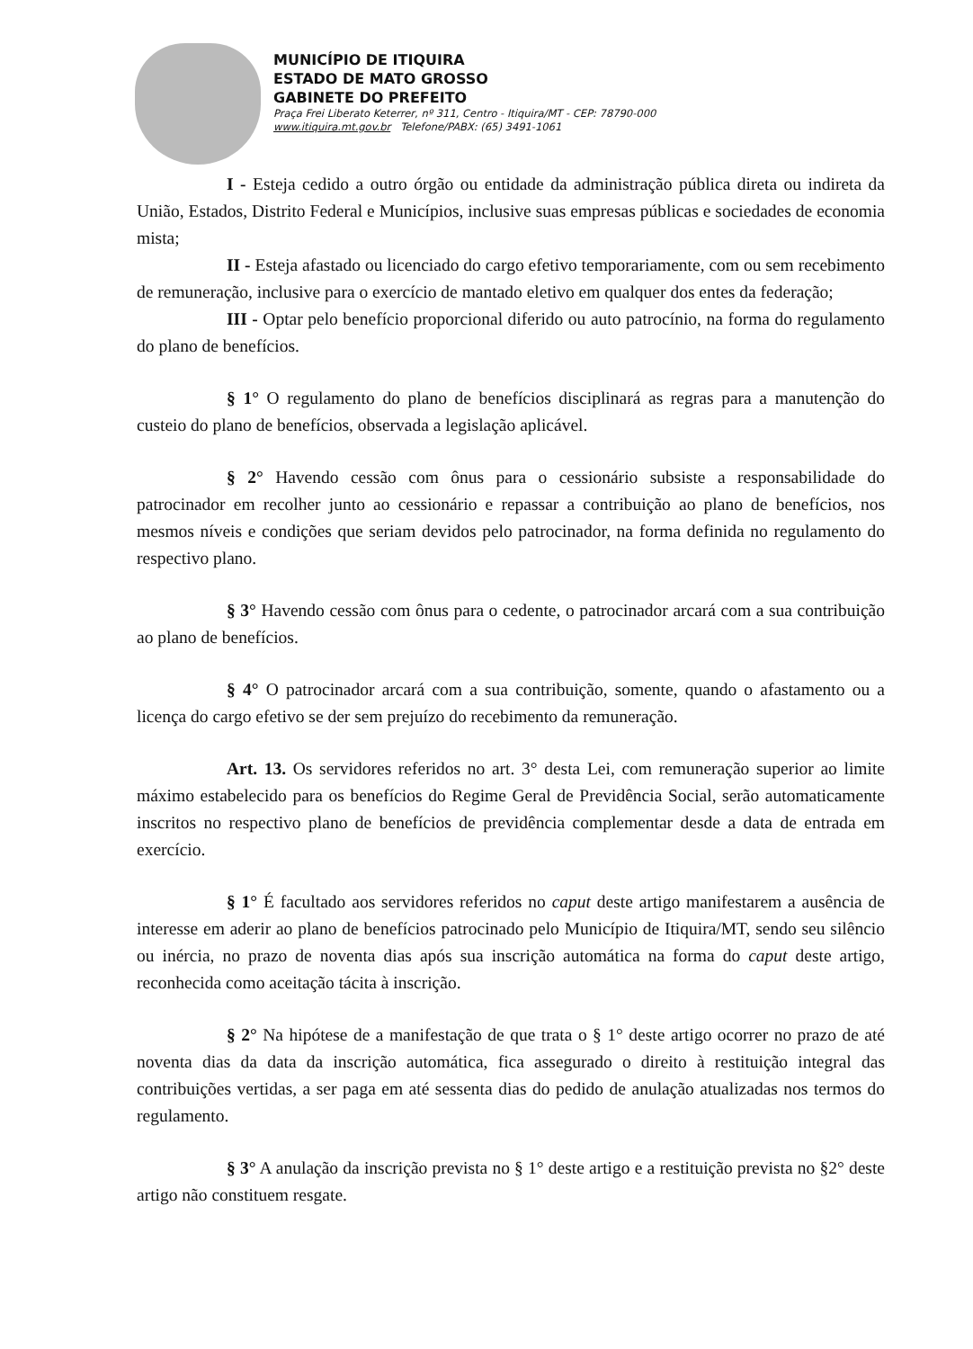MUNICÍPIO DE ITIQUIRA
ESTADO DE MATO GROSSO
GABINETE DO PREFEITO
Praça Frei Liberato Keterrer, nº 311, Centro - Itiquira/MT - CEP: 78790-000
www.itiquira.mt.gov.br Telefone/PABX: (65) 3491-1061
I - Esteja cedido a outro órgão ou entidade da administração pública direta ou indireta da União, Estados, Distrito Federal e Municípios, inclusive suas empresas públicas e sociedades de economia mista;
II - Esteja afastado ou licenciado do cargo efetivo temporariamente, com ou sem recebimento de remuneração, inclusive para o exercício de mantado eletivo em qualquer dos entes da federação;
III - Optar pelo benefício proporcional diferido ou auto patrocínio, na forma do regulamento do plano de benefícios.
§ 1° O regulamento do plano de benefícios disciplinará as regras para a manutenção do custeio do plano de benefícios, observada a legislação aplicável.
§ 2° Havendo cessão com ônus para o cessionário subsiste a responsabilidade do patrocinador em recolher junto ao cessionário e repassar a contribuição ao plano de benefícios, nos mesmos níveis e condições que seriam devidos pelo patrocinador, na forma definida no regulamento do respectivo plano.
§ 3° Havendo cessão com ônus para o cedente, o patrocinador arcará com a sua contribuição ao plano de benefícios.
§ 4° O patrocinador arcará com a sua contribuição, somente, quando o afastamento ou a licença do cargo efetivo se der sem prejuízo do recebimento da remuneração.
Art. 13. Os servidores referidos no art. 3° desta Lei, com remuneração superior ao limite máximo estabelecido para os benefícios do Regime Geral de Previdência Social, serão automaticamente inscritos no respectivo plano de benefícios de previdência complementar desde a data de entrada em exercício.
§ 1° É facultado aos servidores referidos no caput deste artigo manifestarem a ausência de interesse em aderir ao plano de benefícios patrocinado pelo Município de Itiquira/MT, sendo seu silêncio ou inércia, no prazo de noventa dias após sua inscrição automática na forma do caput deste artigo, reconhecida como aceitação tácita à inscrição.
§ 2° Na hipótese de a manifestação de que trata o § 1° deste artigo ocorrer no prazo de até noventa dias da data da inscrição automática, fica assegurado o direito à restituição integral das contribuições vertidas, a ser paga em até sessenta dias do pedido de anulação atualizadas nos termos do regulamento.
§ 3° A anulação da inscrição prevista no § 1° deste artigo e a restituição prevista no §2° deste artigo não constituem resgate.